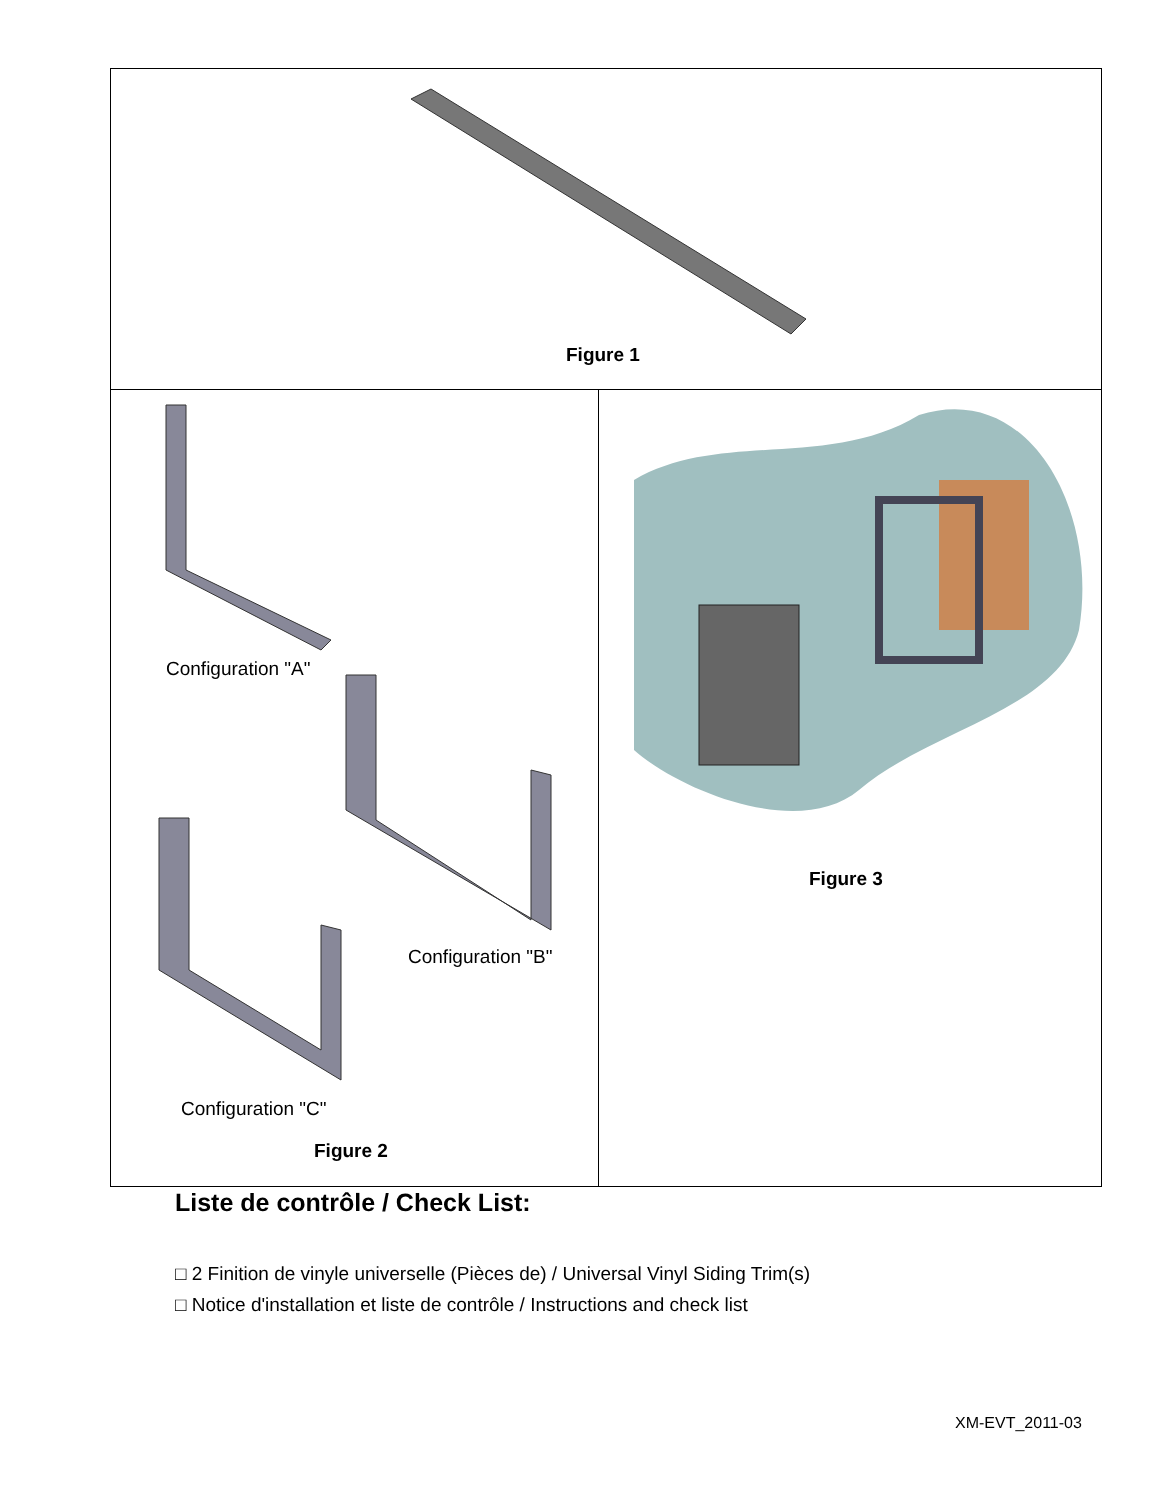Figure 1
Configuration "A"
Configuration "B"
Configuration "C"
Figure 2
Figure 3
Liste de contrôle / Check List:
□ 2 Finition de vinyle universelle (Pièces de) / Universal Vinyl Siding Trim(s)
□ Notice d'installation et liste de contrôle / Instructions and check list
XM-EVT_2011-03